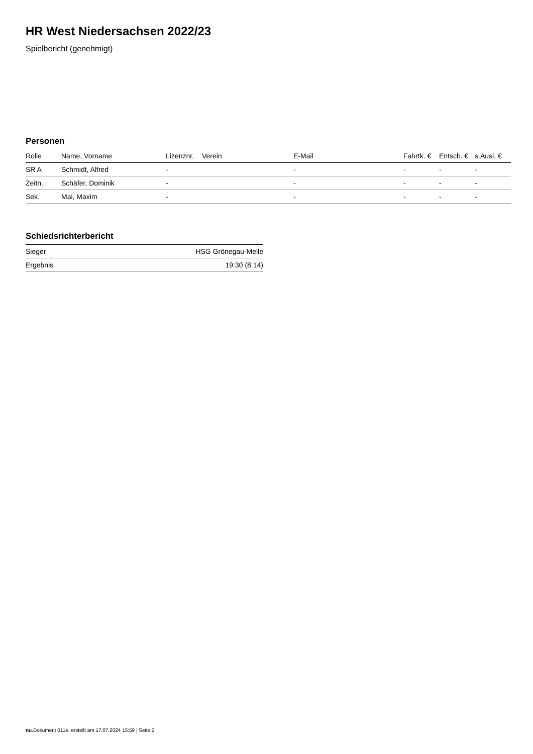HR West Niedersachsen 2022/23
Spielbericht (genehmigt)
Personen
| Rolle | Name, Vorname | Lizenznr. | Verein | E-Mail | Fahrtk. € | Entsch. € | s.Ausl. € |
| --- | --- | --- | --- | --- | --- | --- | --- |
| SR A | Schmidt, Alfred | - | | - | - | - | - |
| Zeitn. | Schäfer, Dominik | - | | - | - | - | - |
| Sek. | Mai, Maxim | - | | - | - | - | - |
Schiedsrichterbericht
| Sieger | HSG Grönegau-Melle |
| Ergebnis | 19:30 (8:14) |
nu.Dokument 011e, erstellt am 17.07.2024 15:59 | Seite 2